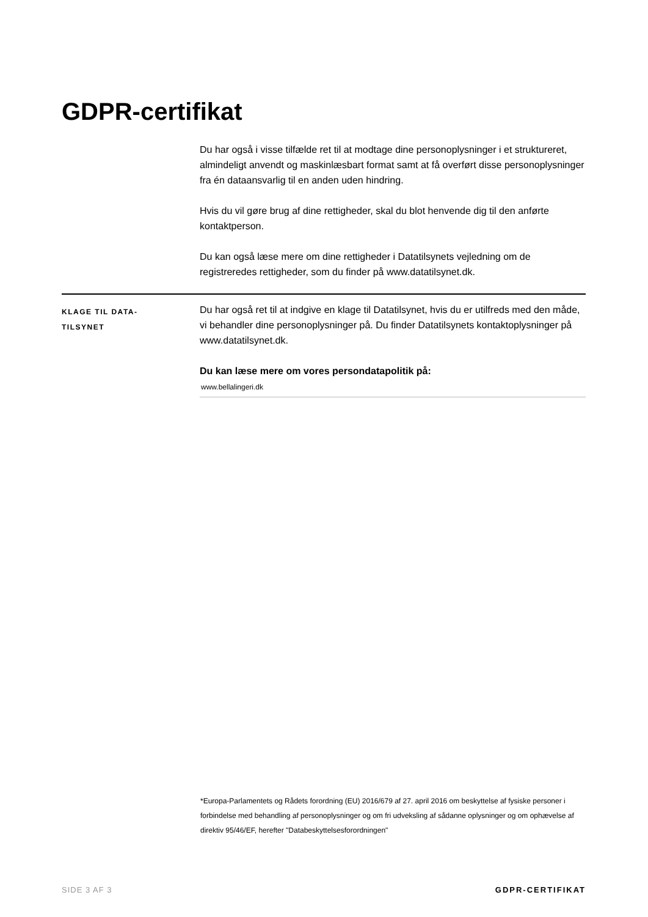GDPR-certifikat
Du har også i visse tilfælde ret til at modtage dine personoplysninger i et struktureret, almindeligt anvendt og maskinlæsbart format samt at få overført disse personoplysninger fra én dataansvarlig til en anden uden hindring.
Hvis du vil gøre brug af dine rettigheder, skal du blot henvende dig til den anførte kontaktperson.
Du kan også læse mere om dine rettigheder i Datatilsynets vejledning om de registreredes rettigheder, som du finder på www.datatilsynet.dk.
KLAGE TIL DATA-
TILSYNET
Du har også ret til at indgive en klage til Datatilsynet, hvis du er utilfreds med den måde, vi behandler dine personoplysninger på. Du finder Datatilsynets kontaktoplysninger på www.datatilsynet.dk.
Du kan læse mere om vores persondatapolitik på:
www.bellalingeri.dk
*Europa-Parlamentets og Rådets forordning (EU) 2016/679 af 27. april 2016 om beskyttelse af fysiske personer i forbindelse med behandling af personoplysninger og om fri udveksling af sådanne oplysninger og om ophævelse af direktiv 95/46/EF, herefter "Databeskyttelsesforordningen"
SIDE 3 AF 3 GDPR-CERTIFIKAT